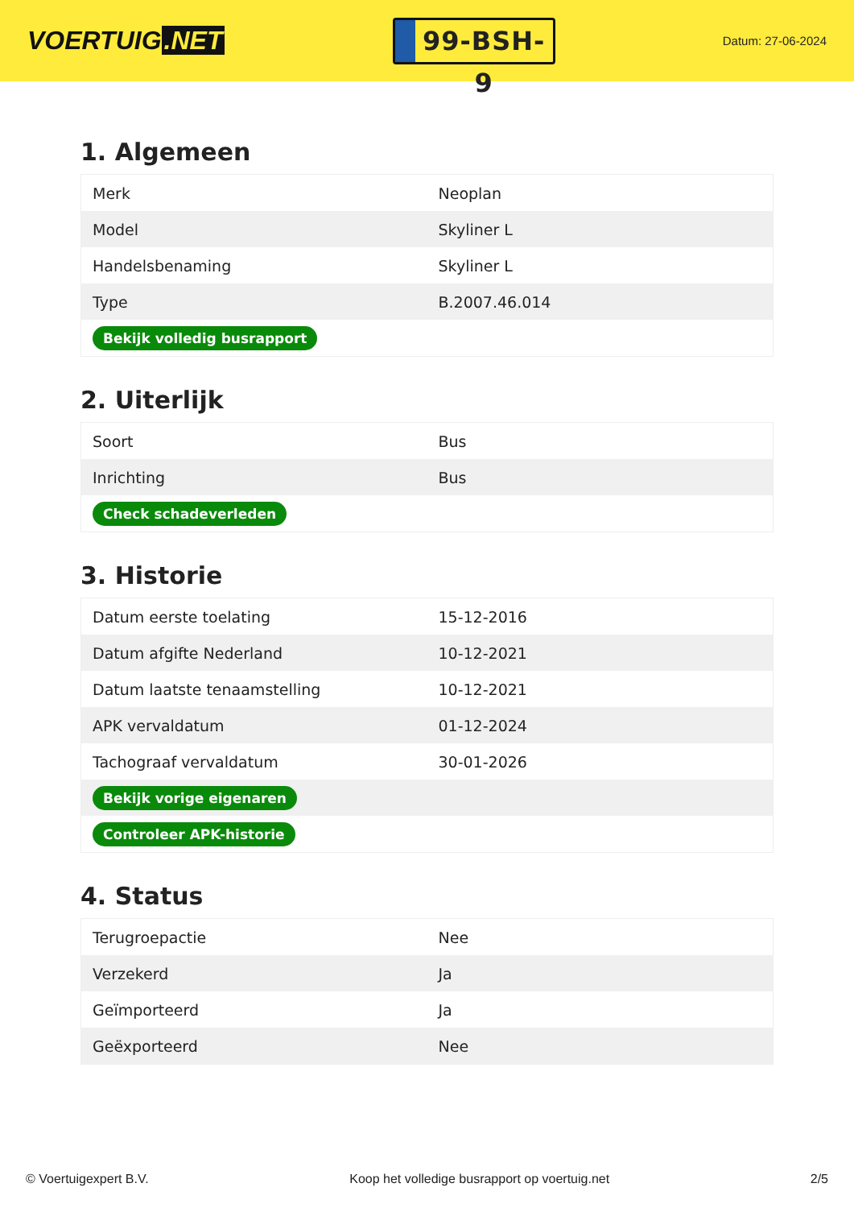VOERTUIG.NET
99-BSH-9
Datum: 27-06-2024
1. Algemeen
| Merk | Neoplan |
| Model | Skyliner L |
| Handelsbenaming | Skyliner L |
| Type | B.2007.46.014 |
| Bekijk volledig busrapport | |
2. Uiterlijk
| Soort | Bus |
| Inrichting | Bus |
| Check schadeverleden | |
3. Historie
| Datum eerste toelating | 15-12-2016 |
| Datum afgifte Nederland | 10-12-2021 |
| Datum laatste tenaamstelling | 10-12-2021 |
| APK vervaldatum | 01-12-2024 |
| Tachograaf vervaldatum | 30-01-2026 |
| Bekijk vorige eigenaren | |
| Controleer APK-historie | |
4. Status
| Terugroepactie | Nee |
| Verzekerd | Ja |
| Geïmporteerd | Ja |
| Geëxporteerd | Nee |
© Voertuigexpert B.V. Koop het volledige busrapport op voertuig.net 2/5